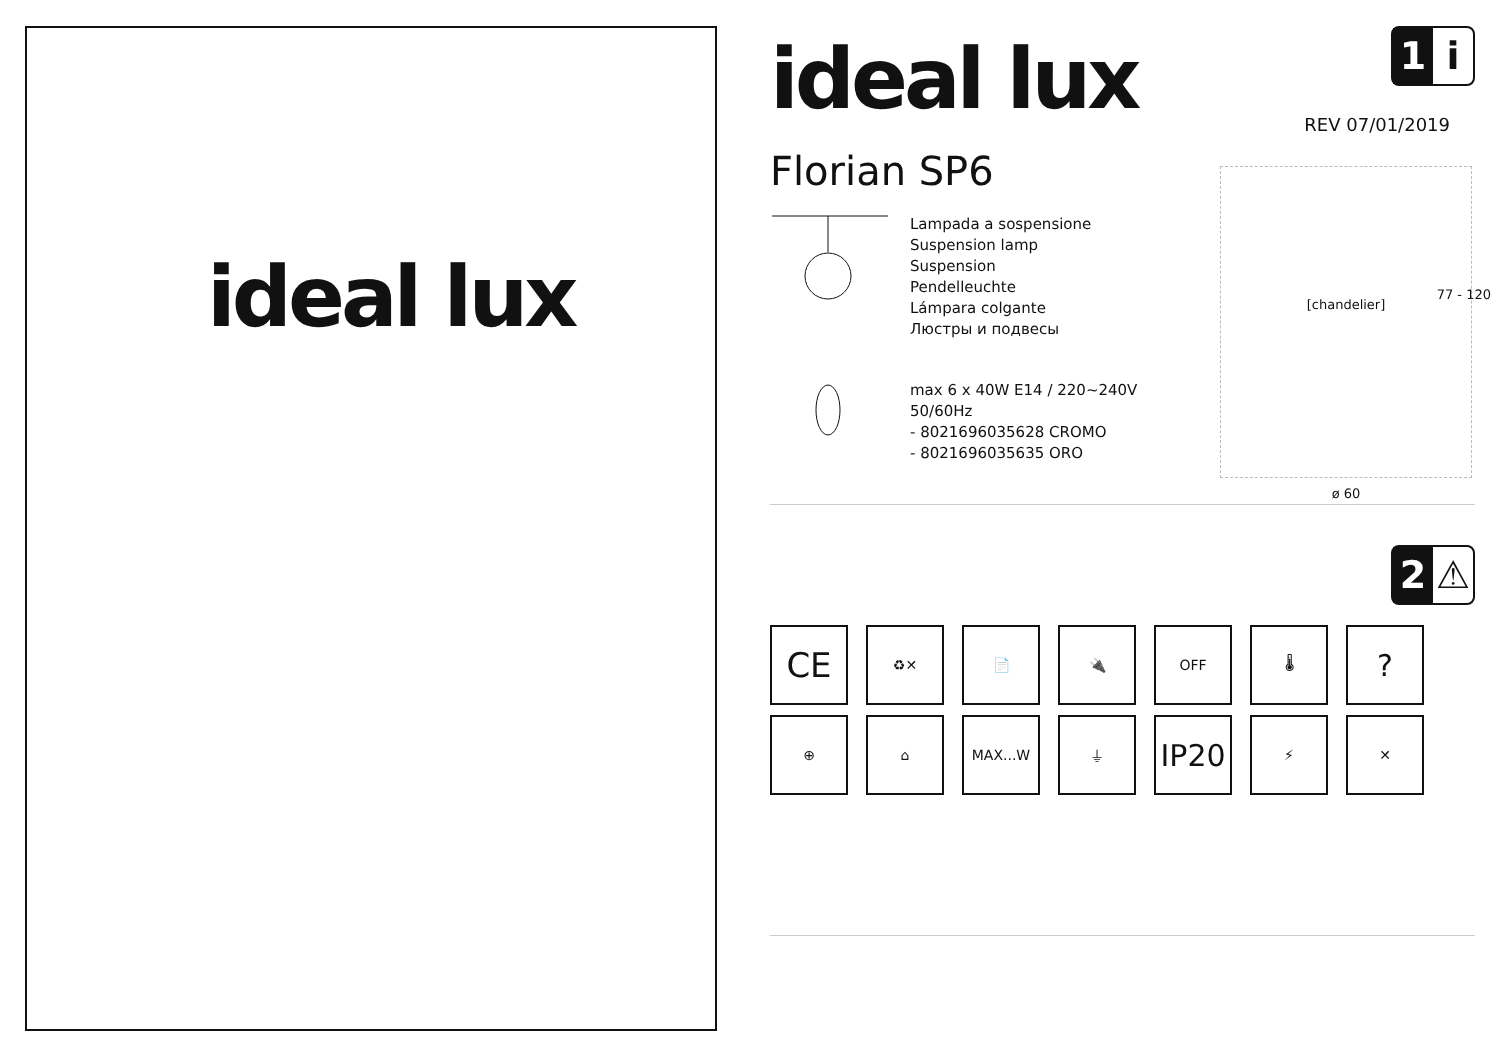ideal lux
ideal lux
1 i
REV 07/01/2019
Florian SP6
Lampada a sospensione
Suspension lamp
Suspension
Pendelleuchte
Lámpara colgante
Люстры и подвесы
max 6 x 40W E14 / 220~240V
50/60Hz
- 8021696035628 CROMO
- 8021696035635 ORO
[chandelier]
77 - 120
ø 60
2 ⚠
CE
♻✕
📄
🔌
OFF
🌡
?
⊕
⌂
MAX...W
⏚
IP20
⚡
✕